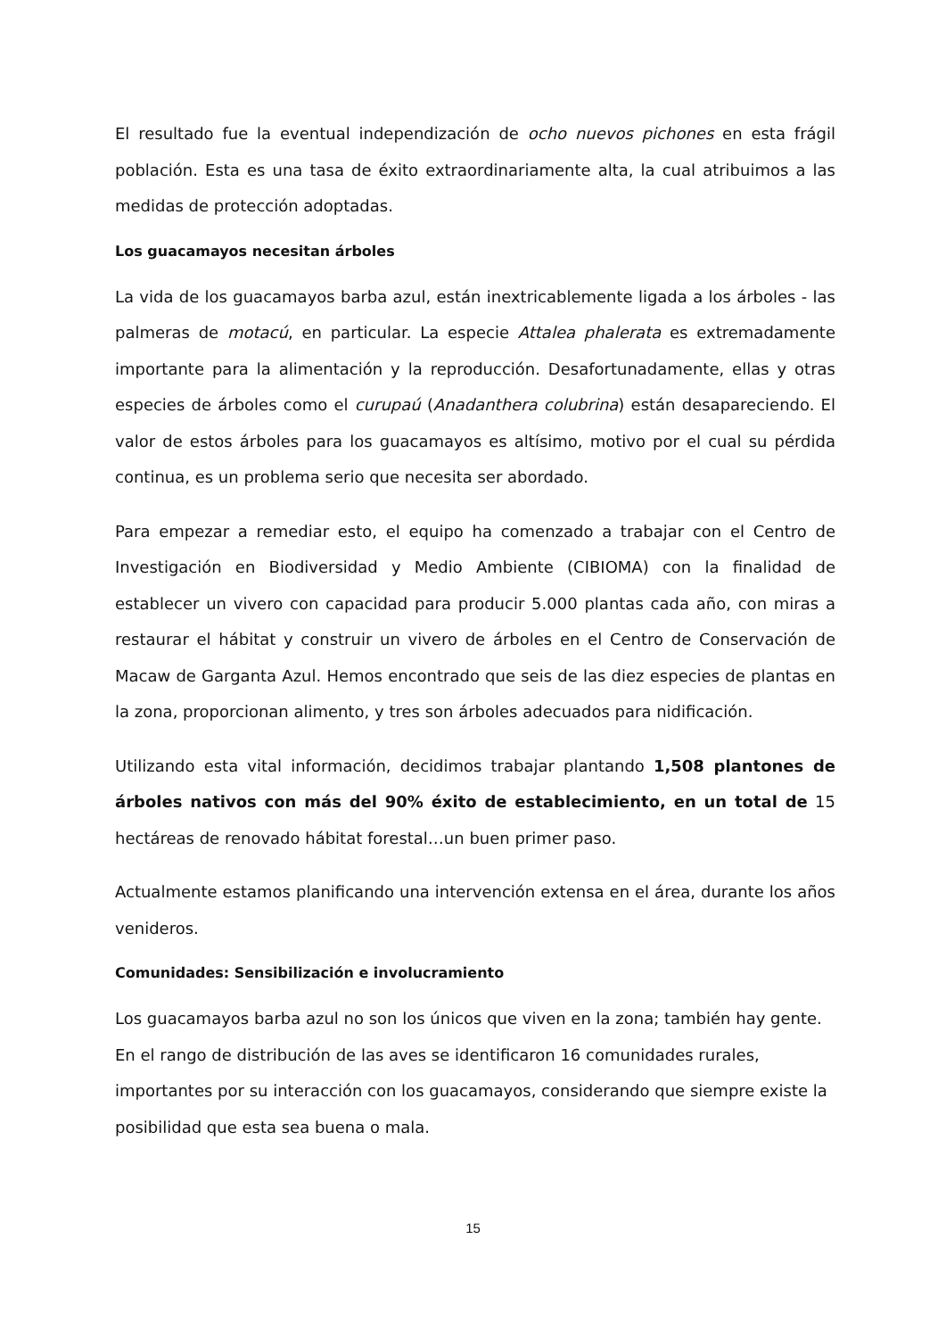El resultado fue la eventual independización de ocho nuevos pichones en esta frágil población. Esta es una tasa de éxito extraordinariamente alta, la cual atribuimos a las medidas de protección adoptadas.
Los guacamayos necesitan árboles
La vida de los guacamayos barba azul, están inextricablemente ligada a los árboles - las palmeras de motacú, en particular. La especie Attalea phalerata es extremadamente importante para la alimentación y la reproducción. Desafortunadamente, ellas y otras especies de árboles como el curupaú (Anadanthera colubrina) están desapareciendo. El valor de estos árboles para los guacamayos es altísimo, motivo por el cual su pérdida continua, es un problema serio que necesita ser abordado.
Para empezar a remediar esto, el equipo ha comenzado a trabajar con el Centro de Investigación en Biodiversidad y Medio Ambiente (CIBIOMA) con la finalidad de establecer un vivero con capacidad para producir 5.000 plantas cada año, con miras a restaurar el hábitat y construir un vivero de árboles en el Centro de Conservación de Macaw de Garganta Azul. Hemos encontrado que seis de las diez especies de plantas en la zona, proporcionan alimento, y tres son árboles adecuados para nidificación.
Utilizando esta vital información, decidimos trabajar plantando 1,508 plantones de árboles nativos con más del 90% éxito de establecimiento, en un total de 15 hectáreas de renovado hábitat forestal…un buen primer paso.
Actualmente estamos planificando una intervención extensa en el área, durante los años venideros.
Comunidades: Sensibilización e involucramiento
Los guacamayos barba azul no son los únicos que viven en la zona; también hay gente.
En el rango de distribución de las aves se identificaron 16 comunidades rurales,
importantes por su interacción con los guacamayos, considerando que siempre existe la
posibilidad que esta sea buena o mala.
15